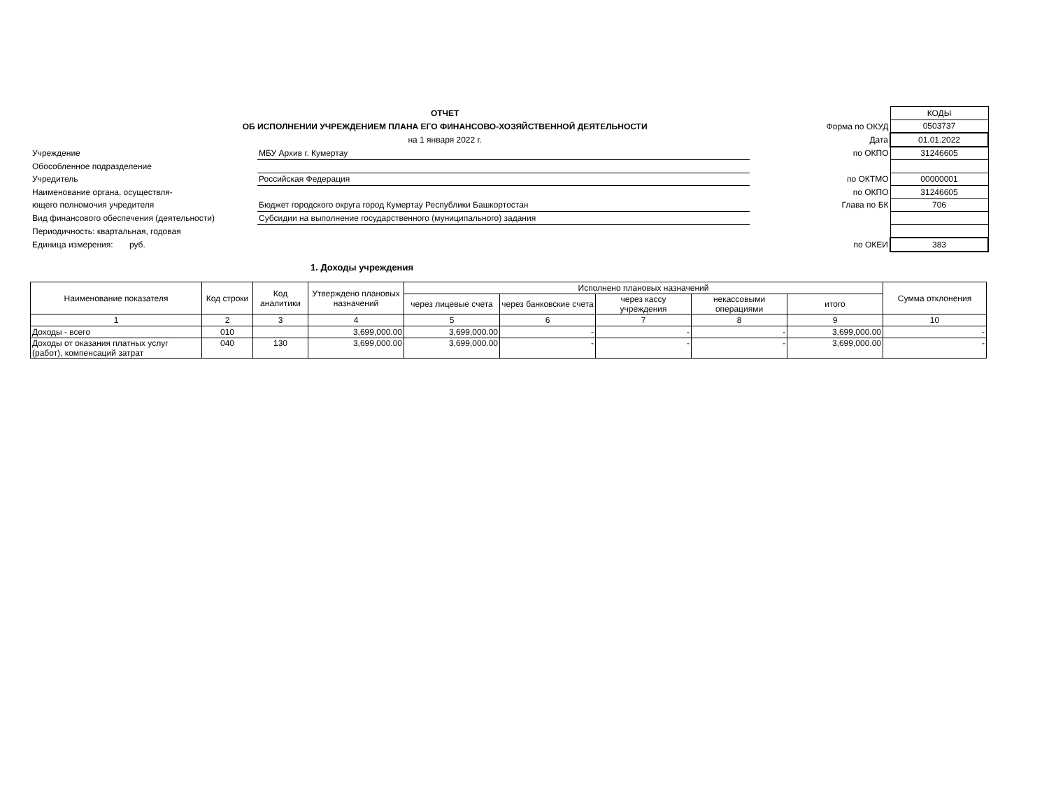| ОТЧЕТ | | | | КОДЫ |
| ОБ ИСПОЛНЕНИИ УЧРЕЖДЕНИЕМ ПЛАНА ЕГО ФИНАНСОВО-ХОЗЯЙСТВЕННОЙ ДЕЯТЕЛЬНОСТИ | | | Форма по ОКУД | 0503737 |
| на 1 января 2022 г. | | | Дата | 01.01.2022 |
| Учреждение | МБУ Архив г. Кумертау | | по ОКПО | 31246605 |
| Обособленное подразделение | | | | |
| Учредитель | Российская Федерация | | по ОКТМО | 00000001 |
| Наименование органа, осуществля- | | | по ОКПО | 31246605 |
| ющего полномочия учредителя | Бюджет городского округа город Кумертау Республики Башкортостан | | Глава по БК | 706 |
| Вид финансового обеспечения (деятельности) | Субсидии на выполнение государственного (муниципального) задания | | | |
| Периодичность: квартальная, годовая | | | | |
| Единица измерения: руб. | | | по ОКЕИ | 383 |
1. Доходы учреждения
| Наименование показателя | Код строки | Код аналитики | Утверждено плановых назначений | Исполнено плановых назначений | | | | | Сумма отклонения |
| --- | --- | --- | --- | --- | --- | --- | --- | --- | --- |
| | | | | через лицевые счета | через банковские счета | через кассу учреждения | некассовыми операциями | итого | |
| 1 | 2 | 3 | 4 | 5 | 6 | 7 | 8 | 9 | 10 |
| Доходы - всего | 010 | | 3,699,000.00 | 3,699,000.00 | - | - | - | 3,699,000.00 | - |
| Доходы от оказания платных услуг (работ), компенсаций затрат | 040 | 130 | 3,699,000.00 | 3,699,000.00 | - | - | - | 3,699,000.00 | - |